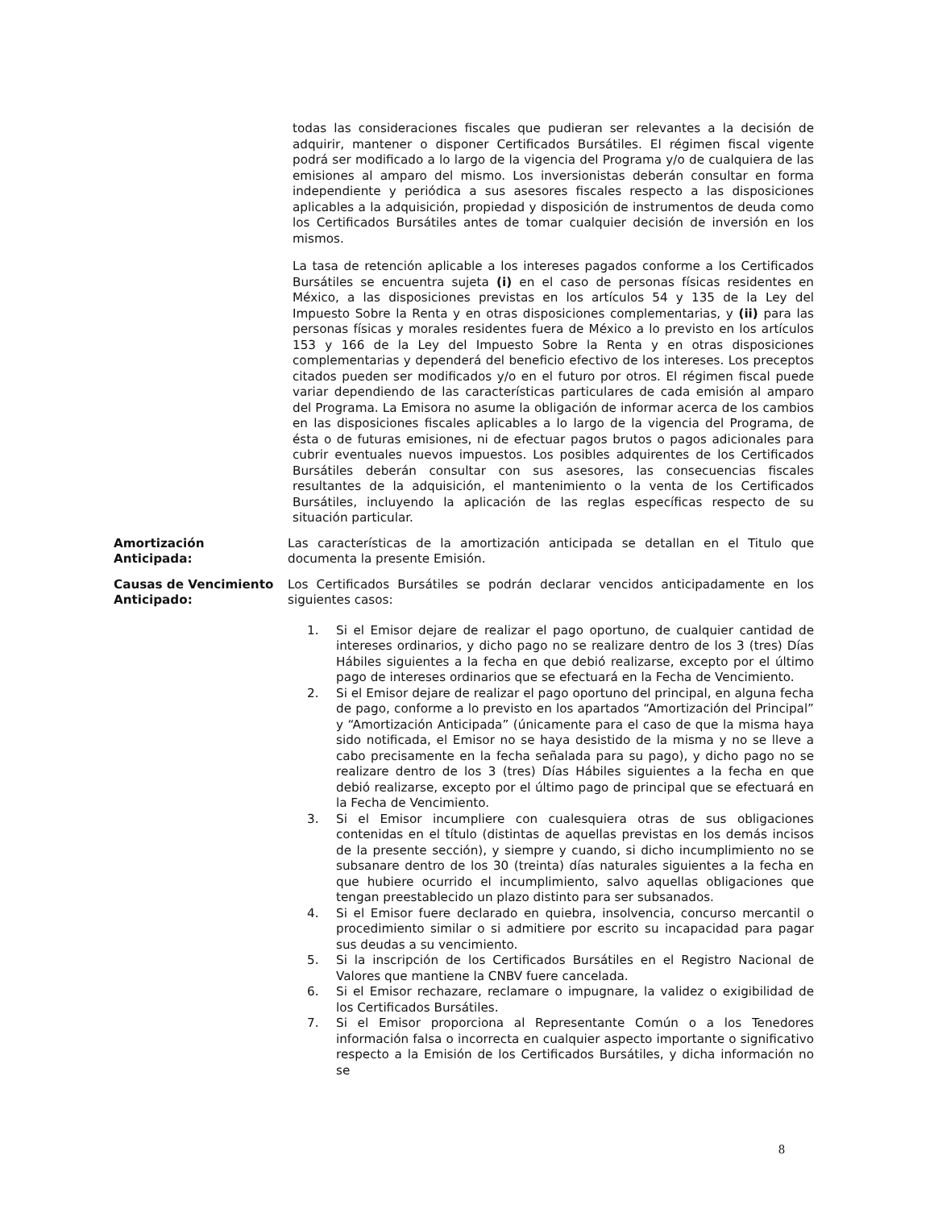todas las consideraciones fiscales que pudieran ser relevantes a la decisión de adquirir, mantener o disponer Certificados Bursátiles. El régimen fiscal vigente podrá ser modificado a lo largo de la vigencia del Programa y/o de cualquiera de las emisiones al amparo del mismo. Los inversionistas deberán consultar en forma independiente y periódica a sus asesores fiscales respecto a las disposiciones aplicables a la adquisición, propiedad y disposición de instrumentos de deuda como los Certificados Bursátiles antes de tomar cualquier decisión de inversión en los mismos.
La tasa de retención aplicable a los intereses pagados conforme a los Certificados Bursátiles se encuentra sujeta (i) en el caso de personas físicas residentes en México, a las disposiciones previstas en los artículos 54 y 135 de la Ley del Impuesto Sobre la Renta y en otras disposiciones complementarias, y (ii) para las personas físicas y morales residentes fuera de México a lo previsto en los artículos 153 y 166 de la Ley del Impuesto Sobre la Renta y en otras disposiciones complementarias y dependerá del beneficio efectivo de los intereses. Los preceptos citados pueden ser modificados y/o en el futuro por otros. El régimen fiscal puede variar dependiendo de las características particulares de cada emisión al amparo del Programa. La Emisora no asume la obligación de informar acerca de los cambios en las disposiciones fiscales aplicables a lo largo de la vigencia del Programa, de ésta o de futuras emisiones, ni de efectuar pagos brutos o pagos adicionales para cubrir eventuales nuevos impuestos. Los posibles adquirentes de los Certificados Bursátiles deberán consultar con sus asesores, las consecuencias fiscales resultantes de la adquisición, el mantenimiento o la venta de los Certificados Bursátiles, incluyendo la aplicación de las reglas específicas respecto de su situación particular.
Amortización
Anticipada:
Las características de la amortización anticipada se detallan en el Titulo que documenta la presente Emisión.
Causas de Vencimiento Anticipado:
Los Certificados Bursátiles se podrán declarar vencidos anticipadamente en los siguientes casos:
1. Si el Emisor dejare de realizar el pago oportuno, de cualquier cantidad de intereses ordinarios, y dicho pago no se realizare dentro de los 3 (tres) Días Hábiles siguientes a la fecha en que debió realizarse, excepto por el último pago de intereses ordinarios que se efectuará en la Fecha de Vencimiento.
2. Si el Emisor dejare de realizar el pago oportuno del principal, en alguna fecha de pago, conforme a lo previsto en los apartados “Amortización del Principal” y “Amortización Anticipada” (únicamente para el caso de que la misma haya sido notificada, el Emisor no se haya desistido de la misma y no se lleve a cabo precisamente en la fecha señalada para su pago), y dicho pago no se realizare dentro de los 3 (tres) Días Hábiles siguientes a la fecha en que debió realizarse, excepto por el último pago de principal que se efectuará en la Fecha de Vencimiento.
3. Si el Emisor incumpliere con cualesquiera otras de sus obligaciones contenidas en el título (distintas de aquellas previstas en los demás incisos de la presente sección), y siempre y cuando, si dicho incumplimiento no se subsanare dentro de los 30 (treinta) días naturales siguientes a la fecha en que hubiere ocurrido el incumplimiento, salvo aquellas obligaciones que tengan preestablecido un plazo distinto para ser subsanados.
4. Si el Emisor fuere declarado en quiebra, insolvencia, concurso mercantil o procedimiento similar o si admitiere por escrito su incapacidad para pagar sus deudas a su vencimiento.
5. Si la inscripción de los Certificados Bursátiles en el Registro Nacional de Valores que mantiene la CNBV fuere cancelada.
6. Si el Emisor rechazare, reclamare o impugnare, la validez o exigibilidad de los Certificados Bursátiles.
7. Si el Emisor proporciona al Representante Común o a los Tenedores información falsa o incorrecta en cualquier aspecto importante o significativo respecto a la Emisión de los Certificados Bursátiles, y dicha información no se
8